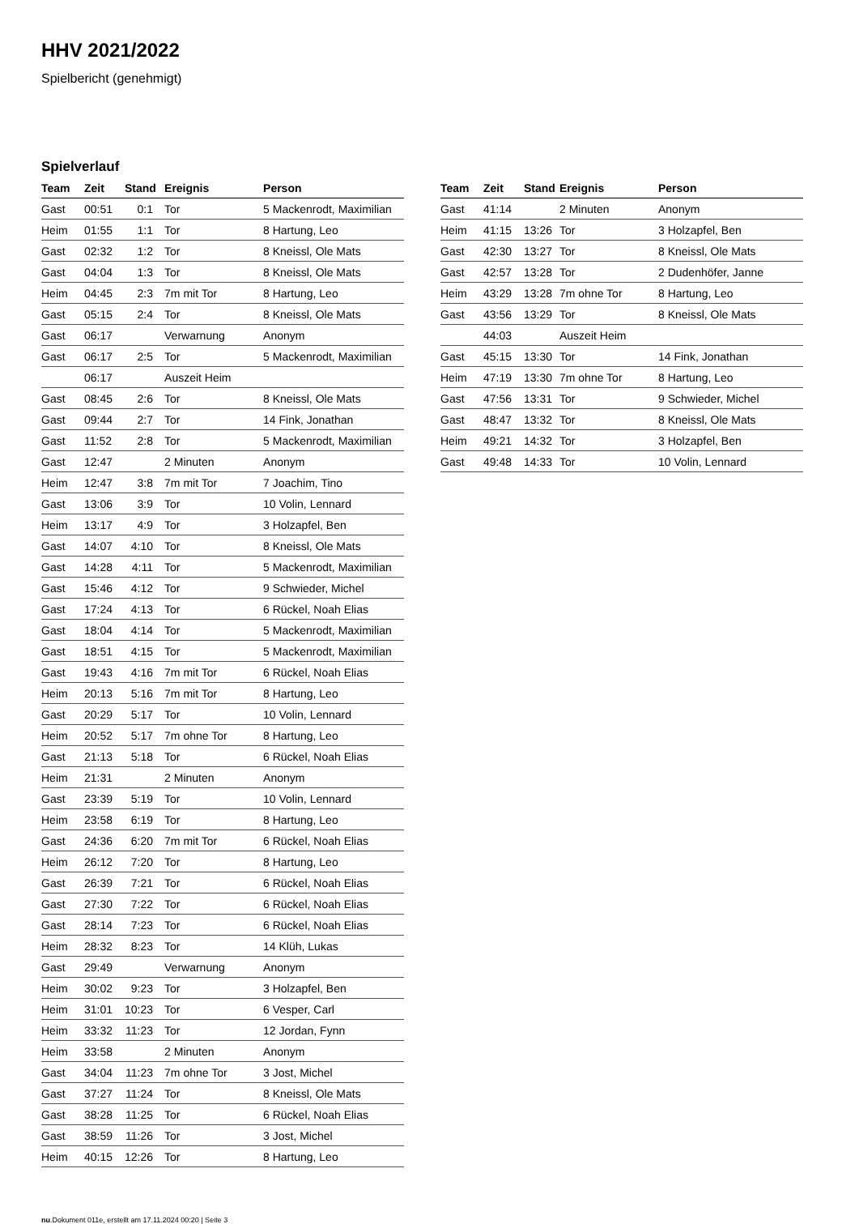HHV 2021/2022
Spielbericht (genehmigt)
Spielverlauf
| Team | Zeit | Stand | Ereignis | Person |
| --- | --- | --- | --- | --- |
| Gast | 00:51 | 0:1 | Tor | 5 Mackenrodt, Maximilian |
| Heim | 01:55 | 1:1 | Tor | 8 Hartung, Leo |
| Gast | 02:32 | 1:2 | Tor | 8 Kneissl, Ole Mats |
| Gast | 04:04 | 1:3 | Tor | 8 Kneissl, Ole Mats |
| Heim | 04:45 | 2:3 | 7m mit Tor | 8 Hartung, Leo |
| Gast | 05:15 | 2:4 | Tor | 8 Kneissl, Ole Mats |
| Gast | 06:17 | | Verwarnung | Anonym |
| Gast | 06:17 | 2:5 | Tor | 5 Mackenrodt, Maximilian |
| | 06:17 | | Auszeit Heim | |
| Gast | 08:45 | 2:6 | Tor | 8 Kneissl, Ole Mats |
| Gast | 09:44 | 2:7 | Tor | 14 Fink, Jonathan |
| Gast | 11:52 | 2:8 | Tor | 5 Mackenrodt, Maximilian |
| Gast | 12:47 | | 2 Minuten | Anonym |
| Heim | 12:47 | 3:8 | 7m mit Tor | 7 Joachim, Tino |
| Gast | 13:06 | 3:9 | Tor | 10 Volin, Lennard |
| Heim | 13:17 | 4:9 | Tor | 3 Holzapfel, Ben |
| Gast | 14:07 | 4:10 | Tor | 8 Kneissl, Ole Mats |
| Gast | 14:28 | 4:11 | Tor | 5 Mackenrodt, Maximilian |
| Gast | 15:46 | 4:12 | Tor | 9 Schwieder, Michel |
| Gast | 17:24 | 4:13 | Tor | 6 Rückel, Noah Elias |
| Gast | 18:04 | 4:14 | Tor | 5 Mackenrodt, Maximilian |
| Gast | 18:51 | 4:15 | Tor | 5 Mackenrodt, Maximilian |
| Gast | 19:43 | 4:16 | 7m mit Tor | 6 Rückel, Noah Elias |
| Heim | 20:13 | 5:16 | 7m mit Tor | 8 Hartung, Leo |
| Gast | 20:29 | 5:17 | Tor | 10 Volin, Lennard |
| Heim | 20:52 | 5:17 | 7m ohne Tor | 8 Hartung, Leo |
| Gast | 21:13 | 5:18 | Tor | 6 Rückel, Noah Elias |
| Heim | 21:31 | | 2 Minuten | Anonym |
| Gast | 23:39 | 5:19 | Tor | 10 Volin, Lennard |
| Heim | 23:58 | 6:19 | Tor | 8 Hartung, Leo |
| Gast | 24:36 | 6:20 | 7m mit Tor | 6 Rückel, Noah Elias |
| Heim | 26:12 | 7:20 | Tor | 8 Hartung, Leo |
| Gast | 26:39 | 7:21 | Tor | 6 Rückel, Noah Elias |
| Gast | 27:30 | 7:22 | Tor | 6 Rückel, Noah Elias |
| Gast | 28:14 | 7:23 | Tor | 6 Rückel, Noah Elias |
| Heim | 28:32 | 8:23 | Tor | 14 Klüh, Lukas |
| Gast | 29:49 | | Verwarnung | Anonym |
| Heim | 30:02 | 9:23 | Tor | 3 Holzapfel, Ben |
| Heim | 31:01 | 10:23 | Tor | 6 Vesper, Carl |
| Heim | 33:32 | 11:23 | Tor | 12 Jordan, Fynn |
| Heim | 33:58 | | 2 Minuten | Anonym |
| Gast | 34:04 | 11:23 | 7m ohne Tor | 3 Jost, Michel |
| Gast | 37:27 | 11:24 | Tor | 8 Kneissl, Ole Mats |
| Gast | 38:28 | 11:25 | Tor | 6 Rückel, Noah Elias |
| Gast | 38:59 | 11:26 | Tor | 3 Jost, Michel |
| Heim | 40:15 | 12:26 | Tor | 8 Hartung, Leo |
| Team | Zeit | Stand | Ereignis | Person |
| --- | --- | --- | --- | --- |
| Gast | 41:14 | | 2 Minuten | Anonym |
| Heim | 41:15 | 13:26 | Tor | 3 Holzapfel, Ben |
| Gast | 42:30 | 13:27 | Tor | 8 Kneissl, Ole Mats |
| Gast | 42:57 | 13:28 | Tor | 2 Dudenhöfer, Janne |
| Heim | 43:29 | 13:28 | 7m ohne Tor | 8 Hartung, Leo |
| Gast | 43:56 | 13:29 | Tor | 8 Kneissl, Ole Mats |
| | 44:03 | | Auszeit Heim | |
| Gast | 45:15 | 13:30 | Tor | 14 Fink, Jonathan |
| Heim | 47:19 | 13:30 | 7m ohne Tor | 8 Hartung, Leo |
| Gast | 47:56 | 13:31 | Tor | 9 Schwieder, Michel |
| Gast | 48:47 | 13:32 | Tor | 8 Kneissl, Ole Mats |
| Heim | 49:21 | 14:32 | Tor | 3 Holzapfel, Ben |
| Gast | 49:48 | 14:33 | Tor | 10 Volin, Lennard |
nu.Dokument 011e, erstellt am 17.11.2024 00:20 | Seite 3